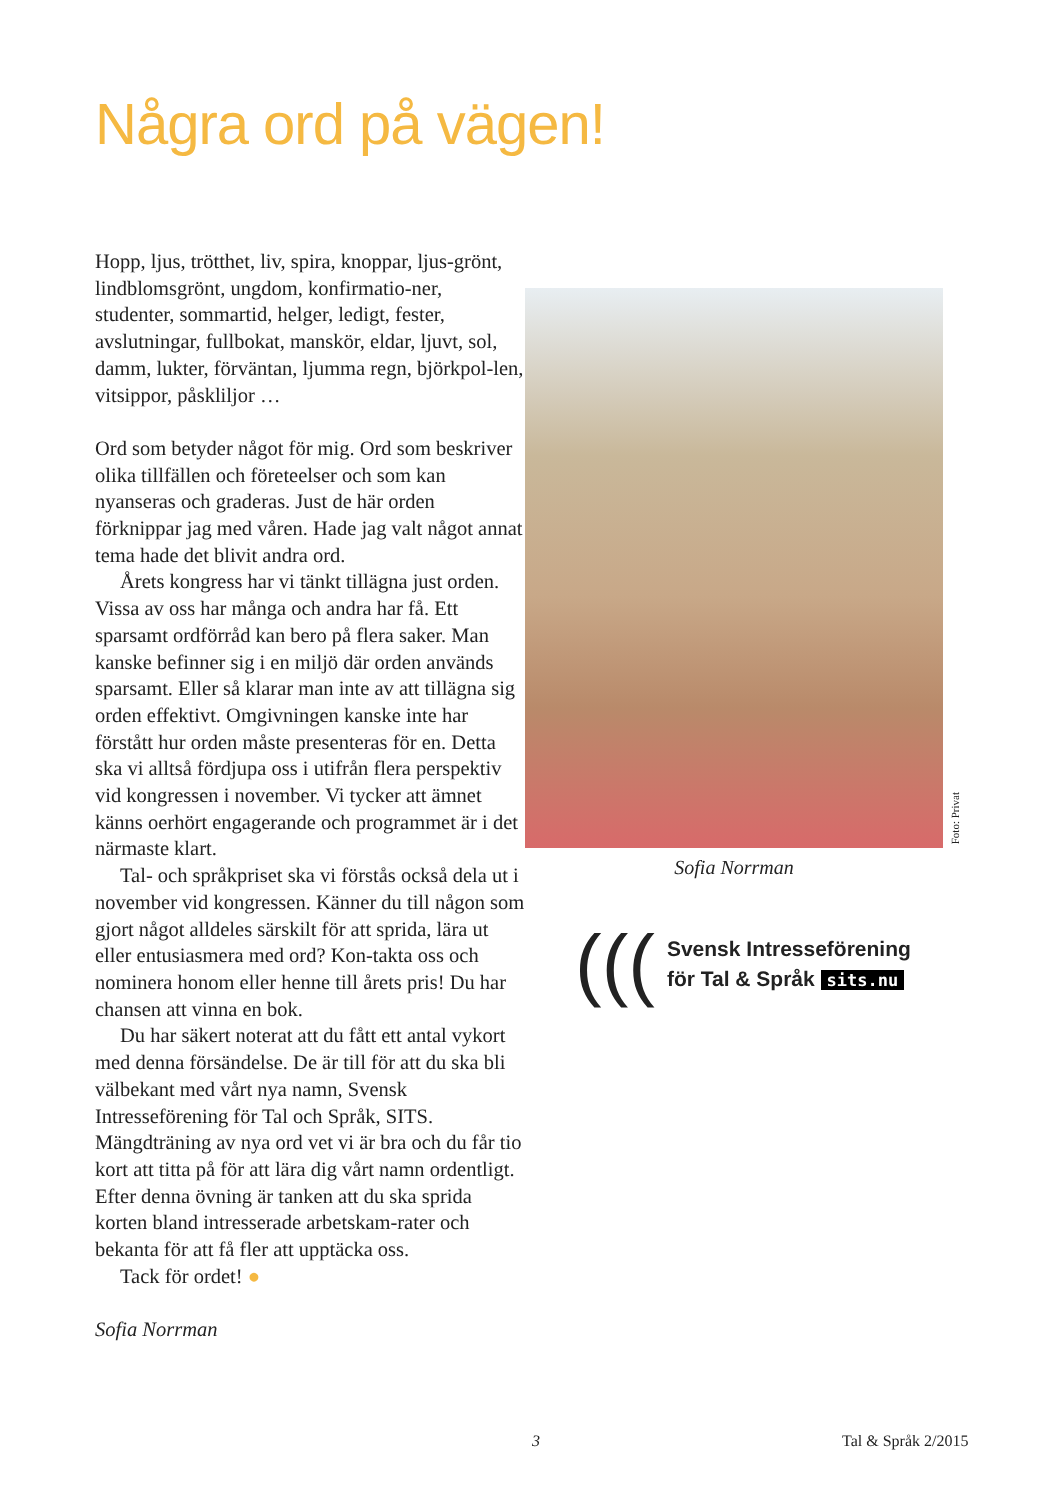Några ord på vägen!
Hopp, ljus, trötthet, liv, spira, knoppar, ljus-grönt, lindblomsgrönt, ungdom, konfirmatio-ner, studenter, sommartid, helger, ledigt, fester, avslutningar, fullbokat, manskör, eldar, ljuvt, sol, damm, lukter, förväntan, ljumma regn, björkpol-len, vitsippor, påskliljor …
Ord som betyder något för mig. Ord som beskriver olika tillfällen och företeelser och som kan nyanseras och graderas. Just de här orden förknippar jag med våren. Hade jag valt något annat tema hade det blivit andra ord.
Årets kongress har vi tänkt tillägna just orden. Vissa av oss har många och andra har få. Ett sparsamt ordförråd kan bero på flera saker. Man kanske befinner sig i en miljö där orden används sparsamt. Eller så klarar man inte av att tillägna sig orden effektivt. Omgivningen kanske inte har förstått hur orden måste presenteras för en. Detta ska vi alltså fördjupa oss i utifrån flera perspektiv vid kongressen i november. Vi tycker att ämnet känns oerhört engagerande och programmet är i det närmaste klart.
Tal- och språkpriset ska vi förstås också dela ut i november vid kongressen. Känner du till någon som gjort något alldeles särskilt för att sprida, lära ut eller entusiasmera med ord? Kon-takta oss och nominera honom eller henne till årets pris! Du har chansen att vinna en bok.
Du har säkert noterat att du fått ett antal vykort med denna försändelse. De är till för att du ska bli välbekant med vårt nya namn, Svensk Intresseförening för Tal och Språk, SITS. Mängdträning av nya ord vet vi är bra och du får tio kort att titta på för att lära dig vårt namn ordentligt. Efter denna övning är tanken att du ska sprida korten bland intresserade arbetskam-rater och bekanta för att få fler att upptäcka oss.
Tack för ordet! ●
Sofia Norrman
Foto: Privat
Sofia Norrman
(((
Svensk Intresseförening
för Tal & Språk sits.nu
3 Tal & Språk 2/2015